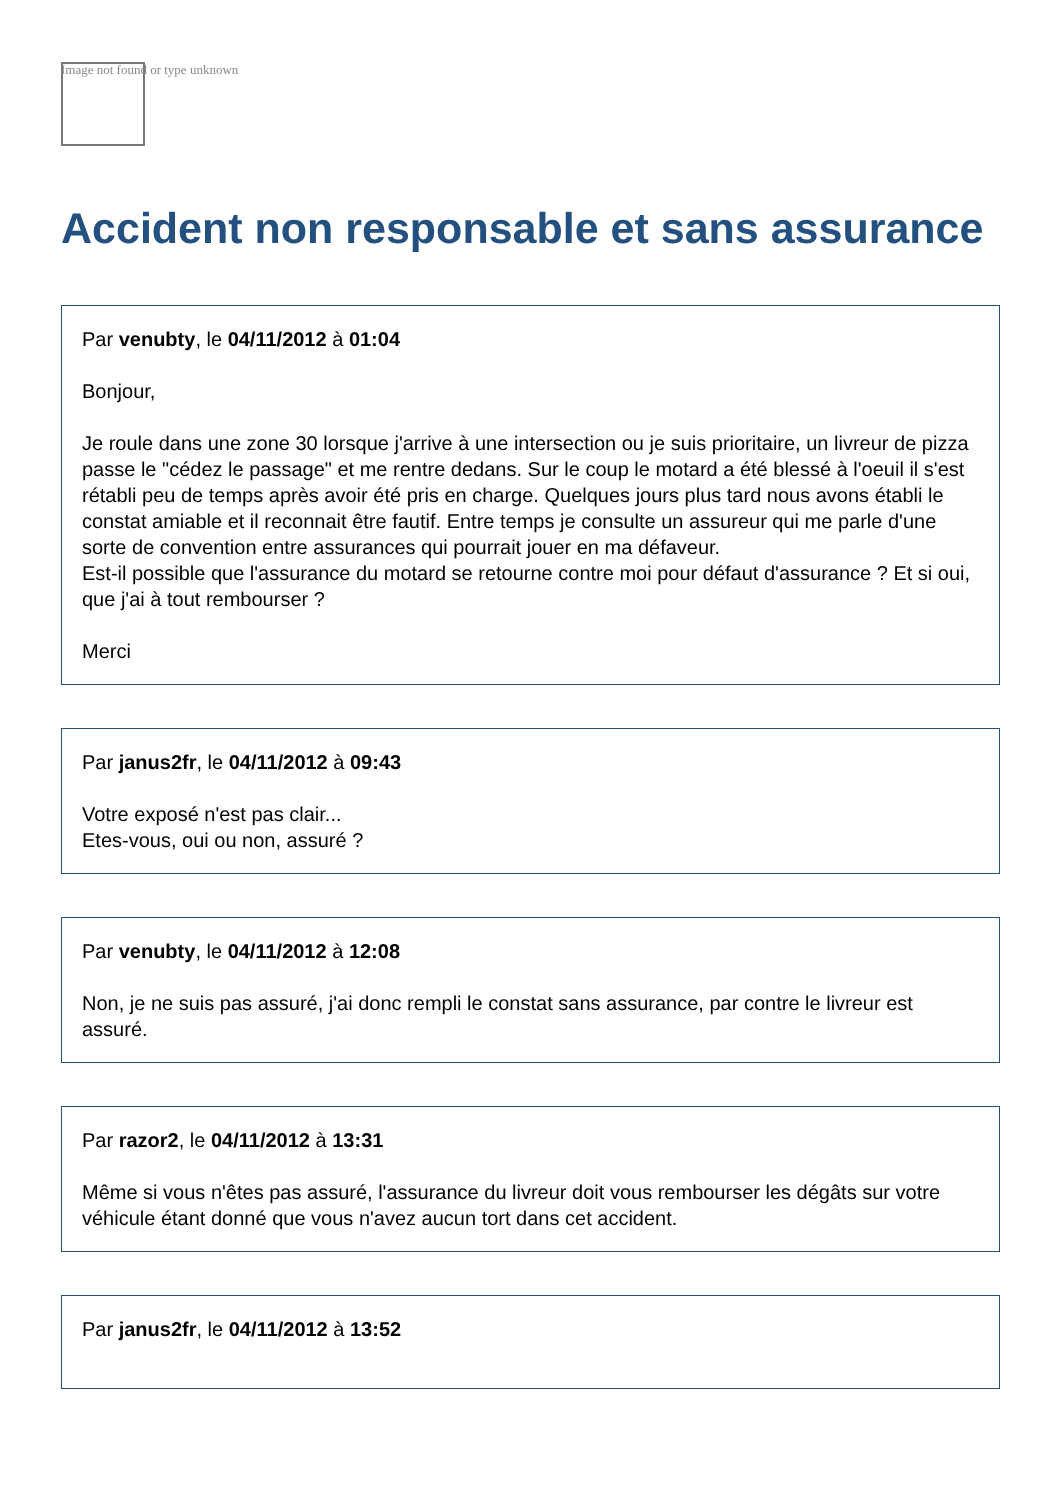Image not found or type unknown
Accident non responsable et sans assurance
Par venubty, le 04/11/2012 à 01:04
Bonjour,
Je roule dans une zone 30 lorsque j'arrive à une intersection ou je suis prioritaire, un livreur de pizza passe le "cédez le passage" et me rentre dedans. Sur le coup le motard a été blessé à l'oeuil il s'est rétabli peu de temps après avoir été pris en charge. Quelques jours plus tard nous avons établi le constat amiable et il reconnait être fautif. Entre temps je consulte un assureur qui me parle d'une sorte de convention entre assurances qui pourrait jouer en ma défaveur.
Est-il possible que l'assurance du motard se retourne contre moi pour défaut d'assurance ? Et si oui, que j'ai à tout rembourser ?
Merci
Par janus2fr, le 04/11/2012 à 09:43
Votre exposé n'est pas clair...
Etes-vous, oui ou non, assuré ?
Par venubty, le 04/11/2012 à 12:08
Non, je ne suis pas assuré, j'ai donc rempli le constat sans assurance, par contre le livreur est assuré.
Par razor2, le 04/11/2012 à 13:31
Même si vous n'êtes pas assuré, l'assurance du livreur doit vous rembourser les dégâts sur votre véhicule étant donné que vous n'avez aucun tort dans cet accident.
Par janus2fr, le 04/11/2012 à 13:52